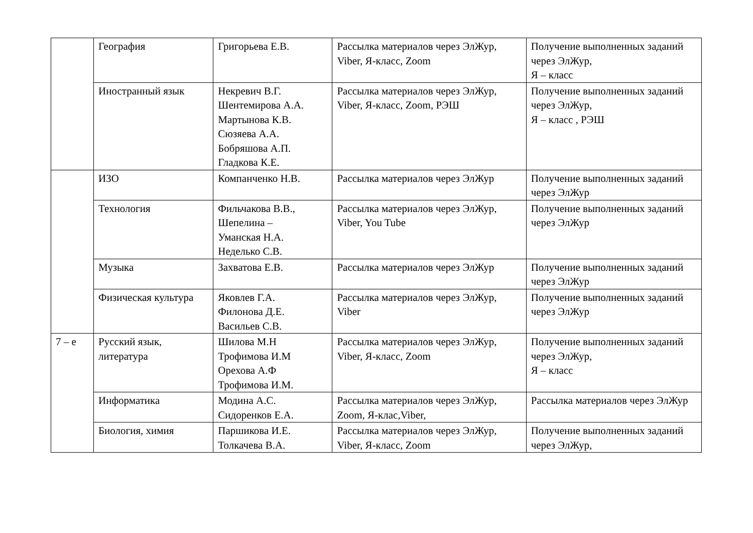| | География | Григорьева Е.В. | Рассылка материалов через ЭлЖур, Viber, Я-класс, Zoom | Получение выполненных заданий через ЭлЖур, Я – класс |
| | Иностранный язык | Некревич В.Г. Шентемирова А.А. Мартынова К.В. Сюзяева А.А. Бобряшова А.П. Гладкова К.Е. | Рассылка материалов через ЭлЖур, Viber, Я-класс, Zoom, РЭШ | Получение выполненных заданий через ЭлЖур, Я – класс , РЭШ |
| | ИЗО | Компанченко Н.В. | Рассылка материалов через ЭлЖур | Получение выполненных заданий через ЭлЖур |
| | Технология | Фильчакова В.В., Шепелина – Уманская Н.А. Неделько С.В. | Рассылка материалов через ЭлЖур, Viber, You Tube | Получение выполненных заданий через ЭлЖур |
| | Музыка | Захватова Е.В. | Рассылка материалов через ЭлЖур | Получение выполненных заданий через ЭлЖур |
| | Физическая культура | Яковлев Г.А. Филонова Д.Е. Васильев С.В. | Рассылка материалов через ЭлЖур, Viber | Получение выполненных заданий через ЭлЖур |
| 7 – е | Русский язык, литература | Шилова М.Н Трофимова И.М Орехова А.Ф Трофимова И.М. | Рассылка материалов через ЭлЖур, Viber, Я-класс, Zoom | Получение выполненных заданий через ЭлЖур, Я – класс |
| | Информатика | Модина А.С. Сидоренков Е.А. | Рассылка материалов через ЭлЖур, Zoom, Я-клас,Viber, | Рассылка материалов через ЭлЖур |
| | Биология, химия | Паршикова И.Е. Толкачева В.А. | Рассылка материалов через ЭлЖур, Viber, Я-класс, Zoom | Получение выполненных заданий через ЭлЖур, |